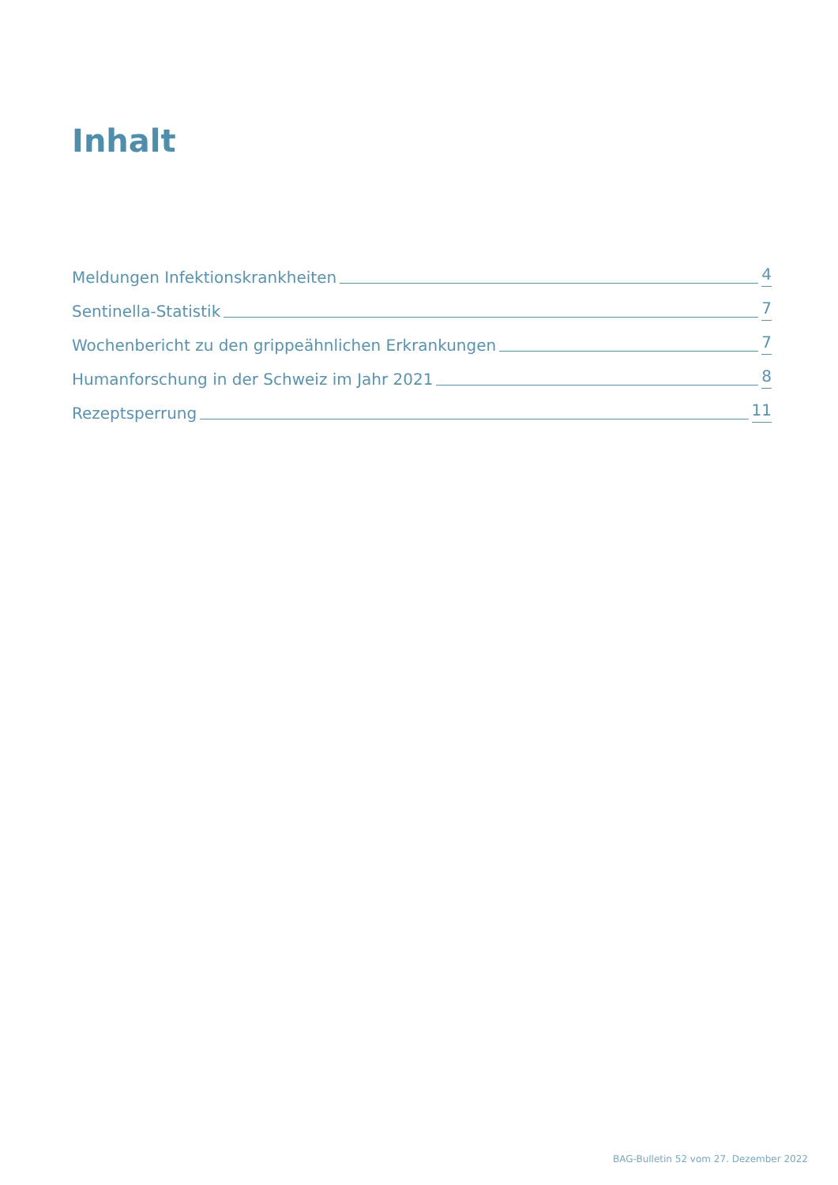Inhalt
Meldungen Infektionskrankheiten 4
Sentinella-Statistik 7
Wochenbericht zu den grippeähnlichen Erkrankungen 7
Humanforschung in der Schweiz im Jahr 2021 8
Rezeptsperrung 11
BAG-Bulletin 52 vom 27. Dezember 2022